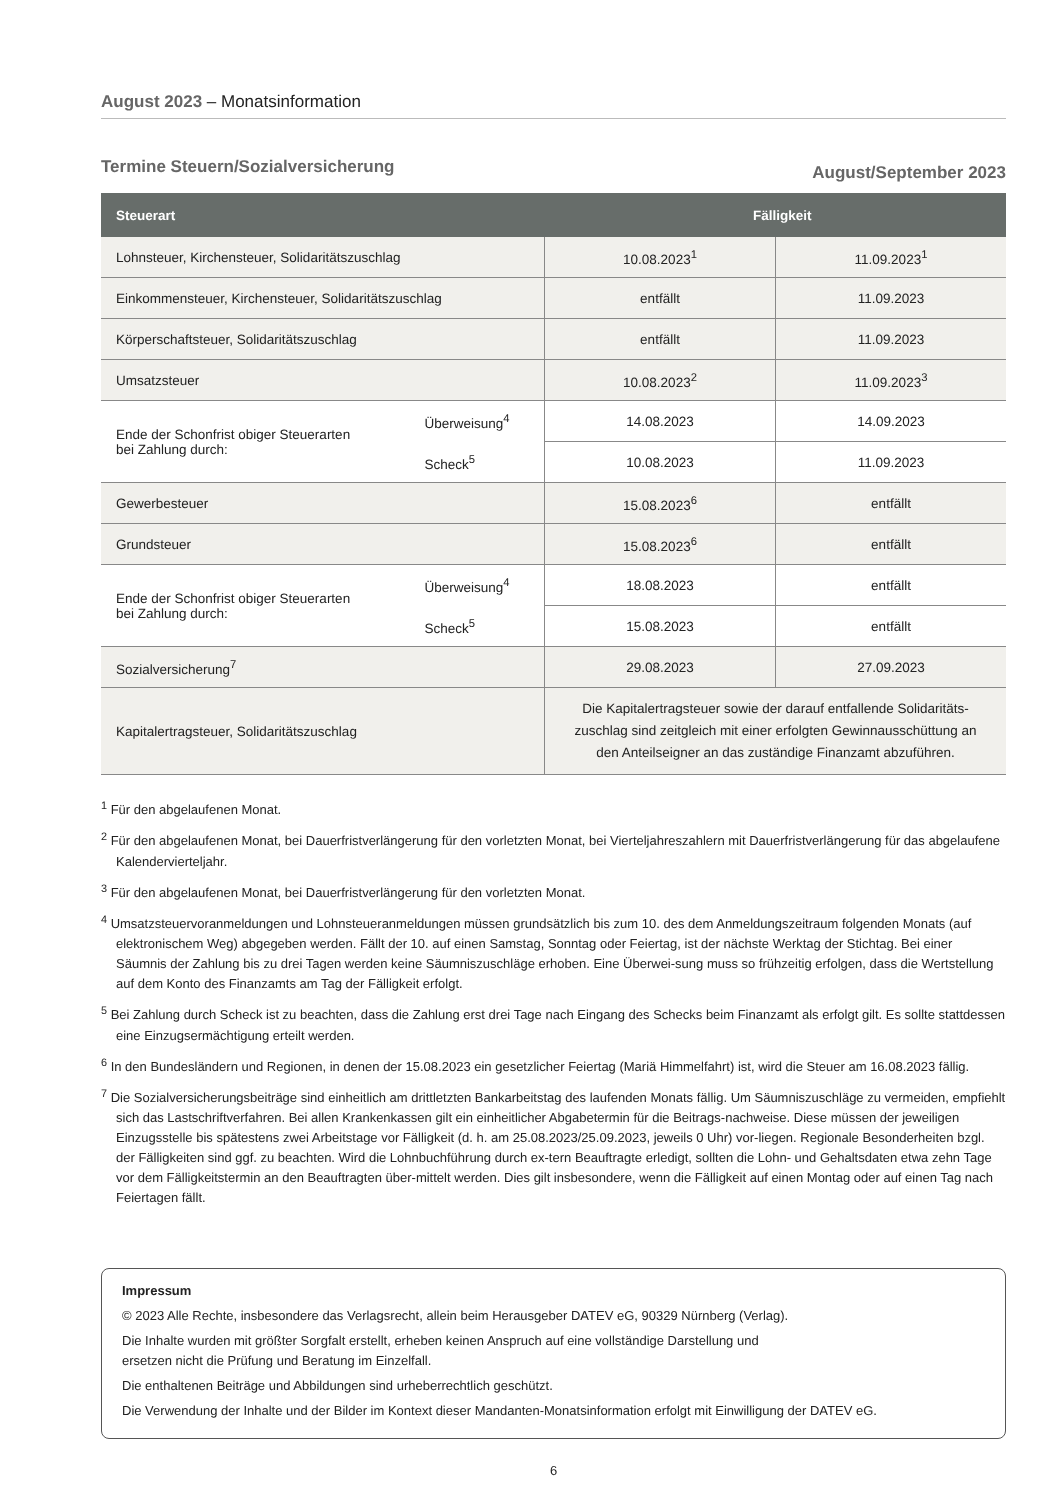August 2023 – Monatsinformation
Termine Steuern/Sozialversicherung August/September 2023
| Steuerart | | Fälligkeit | |
| --- | --- | --- | --- |
| Lohnsteuer, Kirchensteuer, Solidaritätszuschlag | | 10.08.2023<sup>1</sup> | 11.09.2023<sup>1</sup> |
| Einkommensteuer, Kirchensteuer, Solidaritätszuschlag | | entfällt | 11.09.2023 |
| Körperschaftsteuer, Solidaritätszuschlag | | entfällt | 11.09.2023 |
| Umsatzsteuer | | 10.08.2023<sup>2</sup> | 11.09.2023<sup>3</sup> |
| Ende der Schonfrist obiger Steuerarten bei Zahlung durch: | Überweisung<sup>4</sup> | 14.08.2023 | 14.09.2023 |
| | Scheck<sup>5</sup> | 10.08.2023 | 11.09.2023 |
| Gewerbesteuer | | 15.08.2023<sup>6</sup> | entfällt |
| Grundsteuer | | 15.08.2023<sup>6</sup> | entfällt |
| Ende der Schonfrist obiger Steuerarten bei Zahlung durch: | Überweisung<sup>4</sup> | 18.08.2023 | entfällt |
| | Scheck<sup>5</sup> | 15.08.2023 | entfällt |
| Sozialversicherung<sup>7</sup> | | 29.08.2023 | 27.09.2023 |
| Kapitalertragsteuer, Solidaritätszuschlag | | Die Kapitalertragsteuer sowie der darauf entfallende Solidaritäts- zuschlag sind zeitgleich mit einer erfolgten Gewinnausschüttung an den Anteilseigner an das zuständige Finanzamt abzuführen. | |
<sup>1</sup> Für den abgelaufenen Monat.
<sup>2</sup> Für den abgelaufenen Monat, bei Dauerfristverlängerung für den vorletzten Monat, bei Vierteljahreszahlern mit Dauerfristverlängerung für das abgelaufene Kalendervierteljahr.
<sup>3</sup> Für den abgelaufenen Monat, bei Dauerfristverlängerung für den vorletzten Monat.
<sup>4</sup> Umsatzsteuervoranmeldungen und Lohnsteueranmeldungen müssen grundsätzlich bis zum 10. des dem Anmeldungszeitraum folgenden Monats (auf elektronischem Weg) abgegeben werden. Fällt der 10. auf einen Samstag, Sonntag oder Feiertag, ist der nächste Werktag der Stichtag. Bei einer Säumnis der Zahlung bis zu drei Tagen werden keine Säumniszuschläge erhoben. Eine Überwei-sung muss so frühzeitig erfolgen, dass die Wertstellung auf dem Konto des Finanzamts am Tag der Fälligkeit erfolgt.
<sup>5</sup> Bei Zahlung durch Scheck ist zu beachten, dass die Zahlung erst drei Tage nach Eingang des Schecks beim Finanzamt als erfolgt gilt. Es sollte stattdessen eine Einzugsermächtigung erteilt werden.
<sup>6</sup> In den Bundesländern und Regionen, in denen der 15.08.2023 ein gesetzlicher Feiertag (Mariä Himmelfahrt) ist, wird die Steuer am 16.08.2023 fällig.
<sup>7</sup> Die Sozialversicherungsbeiträge sind einheitlich am drittletzten Bankarbeitstag des laufenden Monats fällig. Um Säumniszuschläge zu vermeiden, empfiehlt sich das Lastschriftverfahren. Bei allen Krankenkassen gilt ein einheitlicher Abgabetermin für die Beitrags-nachweise. Diese müssen der jeweiligen Einzugsstelle bis spätestens zwei Arbeitstage vor Fälligkeit (d. h. am 25.08.2023/25.09.2023, jeweils 0 Uhr) vor-liegen. Regionale Besonderheiten bzgl. der Fälligkeiten sind ggf. zu beachten. Wird die Lohnbuchführung durch ex-tern Beauftragte erledigt, sollten die Lohn- und Gehaltsdaten etwa zehn Tage vor dem Fälligkeitstermin an den Beauftragten über-mittelt werden. Dies gilt insbesondere, wenn die Fälligkeit auf einen Montag oder auf einen Tag nach Feiertagen fällt.
Impressum
© 2023 Alle Rechte, insbesondere das Verlagsrecht, allein beim Herausgeber DATEV eG, 90329 Nürnberg (Verlag).
Die Inhalte wurden mit größter Sorgfalt erstellt, erheben keinen Anspruch auf eine vollständige Darstellung und
ersetzen nicht die Prüfung und Beratung im Einzelfall.
Die enthaltenen Beiträge und Abbildungen sind urheberrechtlich geschützt.
Die Verwendung der Inhalte und der Bilder im Kontext dieser Mandanten-Monatsinformation erfolgt mit Einwilligung der DATEV eG.
6